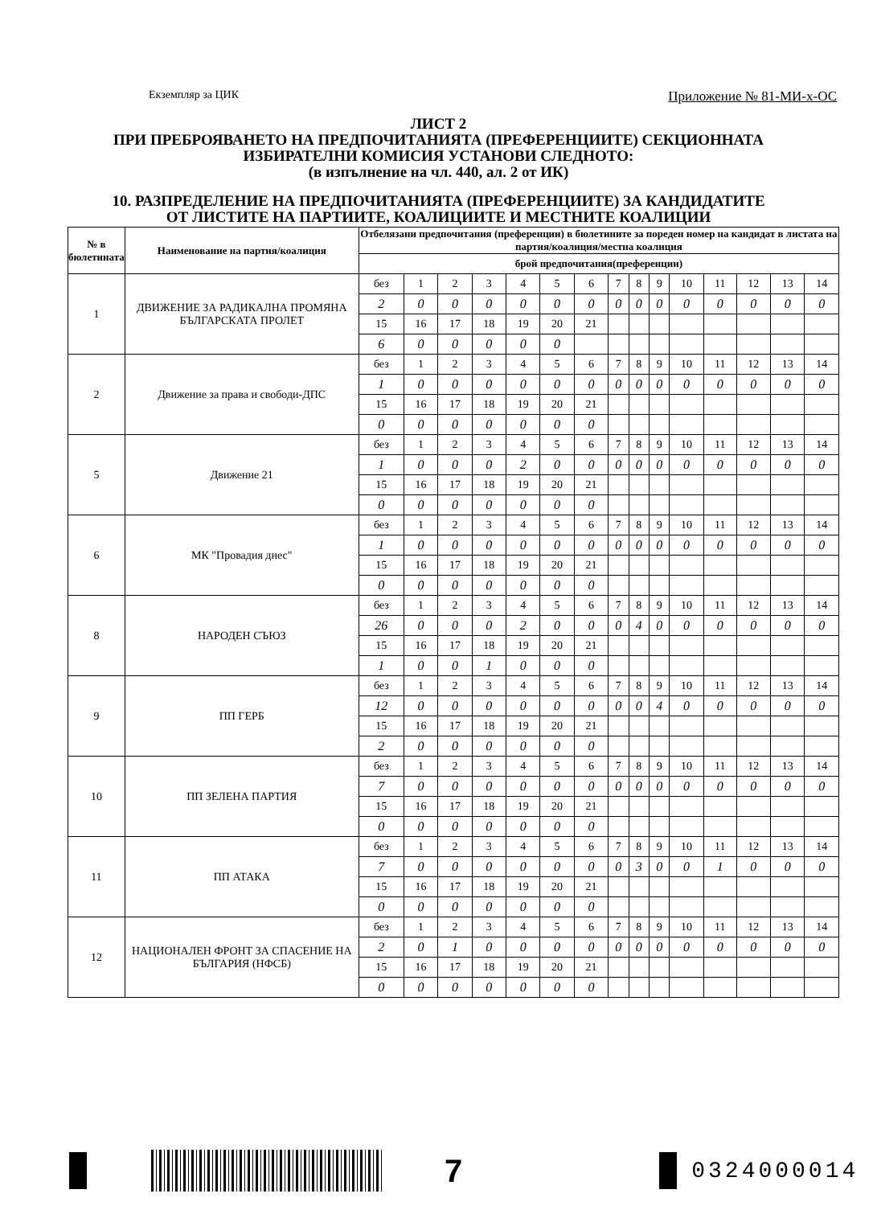Екземпляр за ЦИК Приложение № 81-МИ-х-ОС
ЛИСТ 2
ПРИ ПРЕБРОЯВАНЕТО НА ПРЕДПОЧИТАНИЯТА (ПРЕФЕРЕНЦИИТЕ) СЕКЦИОННАТА
ИЗБИРАТЕЛНИ КОМИСИЯ УСТАНОВИ СЛЕДНОТО:
(в изпълнение на чл. 440, ал. 2 от ИК)
10. РАЗПРЕДЕЛЕНИЕ НА ПРЕДПОЧИТАНИЯТА (ПРЕФЕРЕНЦИИТЕ) ЗА КАНДИДАТИТЕ
ОТ ЛИСТИТЕ НА ПАРТИИТЕ, КОАЛИЦИИТЕ И МЕСТНИТЕ КОАЛИЦИИ
| № в бюлетината | Наименование на партия/коалиция | Отбелязани предпочитания (преференции) в бюлетините за пореден номер на кандидат в листата на партия/коалиция/местна коалиция | | | | | | | | | | | | | | |
| --- | --- | --- | --- | --- | --- | --- | --- | --- | --- | --- | --- | --- | --- | --- | --- | --- |
| | | брой предпочитания(преференции) | | | | | | | | | | | | | | |
| 1 | ДВИЖЕНИЕ ЗА РАДИКАЛНА ПРОМЯНА БЪЛГАРСКАТА ПРОЛЕТ | без | 1 | 2 | 3 | 4 | 5 | 6 | 7 | 8 | 9 | 10 | 11 | 12 | 13 | 14 |
| | | 2 | 0 | 0 | 0 | 0 | 0 | 0 | 0 | 0 | 0 | 0 | 0 | 0 | 0 | 0 |
| | | 15 | 16 | 17 | 18 | 19 | 20 | 21 | | | | | | | | |
| | | 6 | 0 | 0 | 0 | 0 | 0 | | | | | | | | | |
| 2 | Движение за права и свободи-ДПС | без | 1 | 2 | 3 | 4 | 5 | 6 | 7 | 8 | 9 | 10 | 11 | 12 | 13 | 14 |
| | | 1 | 0 | 0 | 0 | 0 | 0 | 0 | 0 | 0 | 0 | 0 | 0 | 0 | 0 | 0 |
| | | 15 | 16 | 17 | 18 | 19 | 20 | 21 | | | | | | | | |
| | | 0 | 0 | 0 | 0 | 0 | 0 | 0 | | | | | | | | |
| 5 | Движение 21 | без | 1 | 2 | 3 | 4 | 5 | 6 | 7 | 8 | 9 | 10 | 11 | 12 | 13 | 14 |
| | | 1 | 0 | 0 | 0 | 2 | 0 | 0 | 0 | 0 | 0 | 0 | 0 | 0 | 0 | 0 |
| | | 15 | 16 | 17 | 18 | 19 | 20 | 21 | | | | | | | | |
| | | 0 | 0 | 0 | 0 | 0 | 0 | 0 | | | | | | | | |
| 6 | МК "Провадия днес" | без | 1 | 2 | 3 | 4 | 5 | 6 | 7 | 8 | 9 | 10 | 11 | 12 | 13 | 14 |
| | | 1 | 0 | 0 | 0 | 0 | 0 | 0 | 0 | 0 | 0 | 0 | 0 | 0 | 0 | 0 |
| | | 15 | 16 | 17 | 18 | 19 | 20 | 21 | | | | | | | | |
| | | 0 | 0 | 0 | 0 | 0 | 0 | 0 | | | | | | | | |
| 8 | НАРОДЕН СЪЮЗ | без | 1 | 2 | 3 | 4 | 5 | 6 | 7 | 8 | 9 | 10 | 11 | 12 | 13 | 14 |
| | | 26 | 0 | 0 | 0 | 2 | 0 | 0 | 0 | 4 | 0 | 0 | 0 | 0 | 0 | 0 |
| | | 15 | 16 | 17 | 18 | 19 | 20 | 21 | | | | | | | | |
| | | 1 | 0 | 0 | 1 | 0 | 0 | 0 | | | | | | | | |
| 9 | ПП ГЕРБ | без | 1 | 2 | 3 | 4 | 5 | 6 | 7 | 8 | 9 | 10 | 11 | 12 | 13 | 14 |
| | | 12 | 0 | 0 | 0 | 0 | 0 | 0 | 0 | 0 | 4 | 0 | 0 | 0 | 0 | 0 |
| | | 15 | 16 | 17 | 18 | 19 | 20 | 21 | | | | | | | | |
| | | 2 | 0 | 0 | 0 | 0 | 0 | 0 | | | | | | | | |
| 10 | ПП ЗЕЛЕНА ПАРТИЯ | без | 1 | 2 | 3 | 4 | 5 | 6 | 7 | 8 | 9 | 10 | 11 | 12 | 13 | 14 |
| | | 7 | 0 | 0 | 0 | 0 | 0 | 0 | 0 | 0 | 0 | 0 | 0 | 0 | 0 | 0 |
| | | 15 | 16 | 17 | 18 | 19 | 20 | 21 | | | | | | | | |
| | | 0 | 0 | 0 | 0 | 0 | 0 | 0 | | | | | | | | |
| 11 | ПП АТАКА | без | 1 | 2 | 3 | 4 | 5 | 6 | 7 | 8 | 9 | 10 | 11 | 12 | 13 | 14 |
| | | 7 | 0 | 0 | 0 | 0 | 0 | 0 | 0 | 3 | 0 | 0 | 1 | 0 | 0 | 0 |
| | | 15 | 16 | 17 | 18 | 19 | 20 | 21 | | | | | | | | |
| | | 0 | 0 | 0 | 0 | 0 | 0 | 0 | | | | | | | | |
| 12 | НАЦИОНАЛЕН ФРОНТ ЗА СПАСЕНИЕ НА БЪЛГАРИЯ (НФСБ) | без | 1 | 2 | 3 | 4 | 5 | 6 | 7 | 8 | 9 | 10 | 11 | 12 | 13 | 14 |
| | | 2 | 0 | 1 | 0 | 0 | 0 | 0 | 0 | 0 | 0 | 0 | 0 | 0 | 0 | 0 |
| | | 15 | 16 | 17 | 18 | 19 | 20 | 21 | | | | | | | | |
| | | 0 | 0 | 0 | 0 | 0 | 0 | 0 | | | | | | | | |
7
0324000014